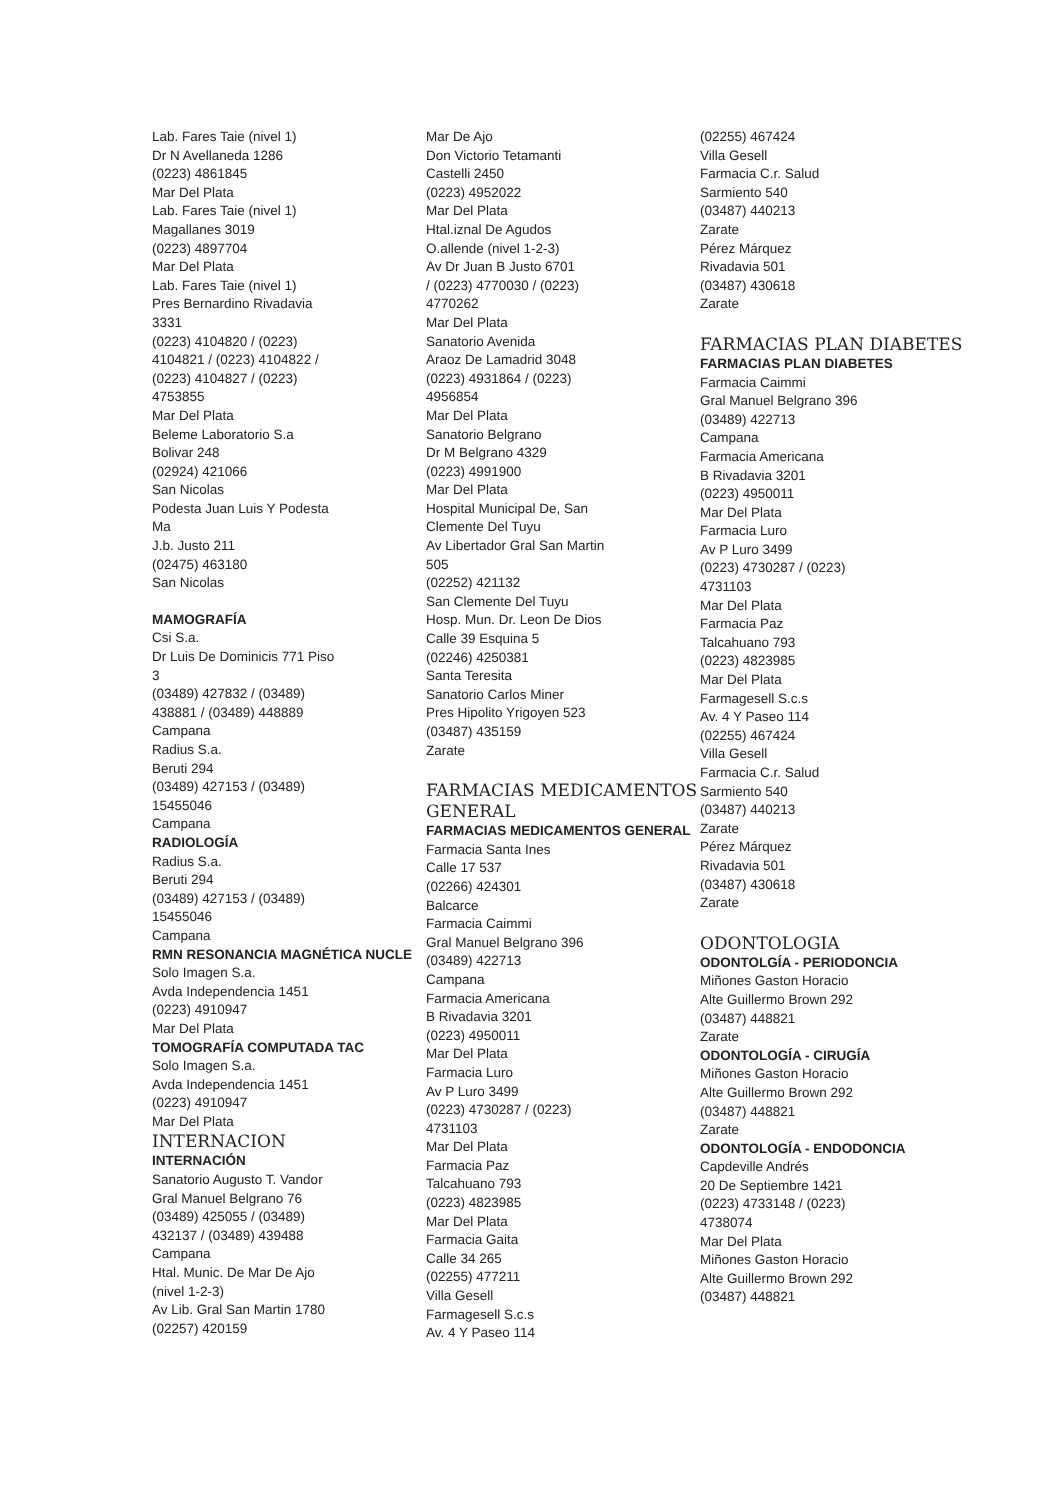Lab. Fares Taie (nivel 1)
Dr N Avellaneda 1286
(0223) 4861845
Mar Del Plata
Lab. Fares Taie (nivel 1)
Magallanes 3019
(0223) 4897704
Mar Del Plata
Lab. Fares Taie (nivel 1)
Pres Bernardino Rivadavia
3331
(0223) 4104820 / (0223)
4104821 / (0223) 4104822 /
(0223) 4104827 / (0223)
4753855
Mar Del Plata
Beleme Laboratorio S.a
Bolivar 248
(02924) 421066
San Nicolas
Podesta Juan Luis Y Podesta
Ma
J.b. Justo 211
(02475) 463180
San Nicolas
MAMOGRAFÍA
Csi S.a.
Dr Luis De Dominicis 771 Piso
3
(03489) 427832 / (03489)
438881 / (03489) 448889
Campana
Radius S.a.
Beruti 294
(03489) 427153 / (03489)
15455046
Campana
RADIOLOGÍA
Radius S.a.
Beruti 294
(03489) 427153 / (03489)
15455046
Campana
RMN RESONANCIA MAGNÉTICA NUCLE
Solo Imagen S.a.
Avda Independencia 1451
(0223) 4910947
Mar Del Plata
TOMOGRAFÍA COMPUTADA TAC
Solo Imagen S.a.
Avda Independencia 1451
(0223) 4910947
Mar Del Plata
INTERNACION
INTERNACIÓN
Sanatorio Augusto T. Vandor
Gral Manuel Belgrano 76
(03489) 425055 / (03489)
432137 / (03489) 439488
Campana
Htal. Munic. De Mar De Ajo
(nivel 1-2-3)
Av Lib. Gral San Martin 1780
(02257) 420159
Mar De Ajo
Don Victorio Tetamanti
Castelli 2450
(0223) 4952022
Mar Del Plata
Htal.iznal De Agudos
O.allende (nivel 1-2-3)
Av Dr Juan B Justo 6701
/ (0223) 4770030 / (0223)
4770262
Mar Del Plata
Sanatorio Avenida
Araoz De Lamadrid 3048
(0223) 4931864 / (0223)
4956854
Mar Del Plata
Sanatorio Belgrano
Dr M Belgrano 4329
(0223) 4991900
Mar Del Plata
Hospital Municipal De, San
Clemente Del Tuyu
Av Libertador Gral San Martin
505
(02252) 421132
San Clemente Del Tuyu
Hosp. Mun. Dr. Leon De Dios
Calle 39 Esquina 5
(02246) 4250381
Santa Teresita
Sanatorio Carlos Miner
Pres Hipolito Yrigoyen 523
(03487) 435159
Zarate
FARMACIAS MEDICAMENTOS GENERAL
FARMACIAS MEDICAMENTOS GENERAL
Farmacia Santa Ines
Calle 17 537
(02266) 424301
Balcarce
Farmacia Caimmi
Gral Manuel Belgrano 396
(03489) 422713
Campana
Farmacia Americana
B Rivadavia 3201
(0223) 4950011
Mar Del Plata
Farmacia Luro
Av P Luro 3499
(0223) 4730287 / (0223)
4731103
Mar Del Plata
Farmacia Paz
Talcahuano 793
(0223) 4823985
Mar Del Plata
Farmacia Gaita
Calle 34 265
(02255) 477211
Villa Gesell
Farmagesell S.c.s
Av. 4 Y Paseo 114
(02255) 467424
Villa Gesell
Farmacia C.r. Salud
Sarmiento 540
(03487) 440213
Zarate
Pérez Márquez
Rivadavia 501
(03487) 430618
Zarate
FARMACIAS PLAN DIABETES
FARMACIAS PLAN DIABETES
Farmacia Caimmi
Gral Manuel Belgrano 396
(03489) 422713
Campana
Farmacia Americana
B Rivadavia 3201
(0223) 4950011
Mar Del Plata
Farmacia Luro
Av P Luro 3499
(0223) 4730287 / (0223)
4731103
Mar Del Plata
Farmacia Paz
Talcahuano 793
(0223) 4823985
Mar Del Plata
Farmagesell S.c.s
Av. 4 Y Paseo 114
(02255) 467424
Villa Gesell
Farmacia C.r. Salud
Sarmiento 540
(03487) 440213
Zarate
Pérez Márquez
Rivadavia 501
(03487) 430618
Zarate
ODONTOLOGIA
ODONTOLGÍA - PERIODONCIA
Miñones Gaston Horacio
Alte Guillermo Brown 292
(03487) 448821
Zarate
ODONTOLOGÍA - CIRUGÍA
Miñones Gaston Horacio
Alte Guillermo Brown 292
(03487) 448821
Zarate
ODONTOLOGÍA - ENDODONCIA
Capdeville Andrés
20 De Septiembre 1421
(0223) 4733148 / (0223)
4738074
Mar Del Plata
Miñones Gaston Horacio
Alte Guillermo Brown 292
(03487) 448821